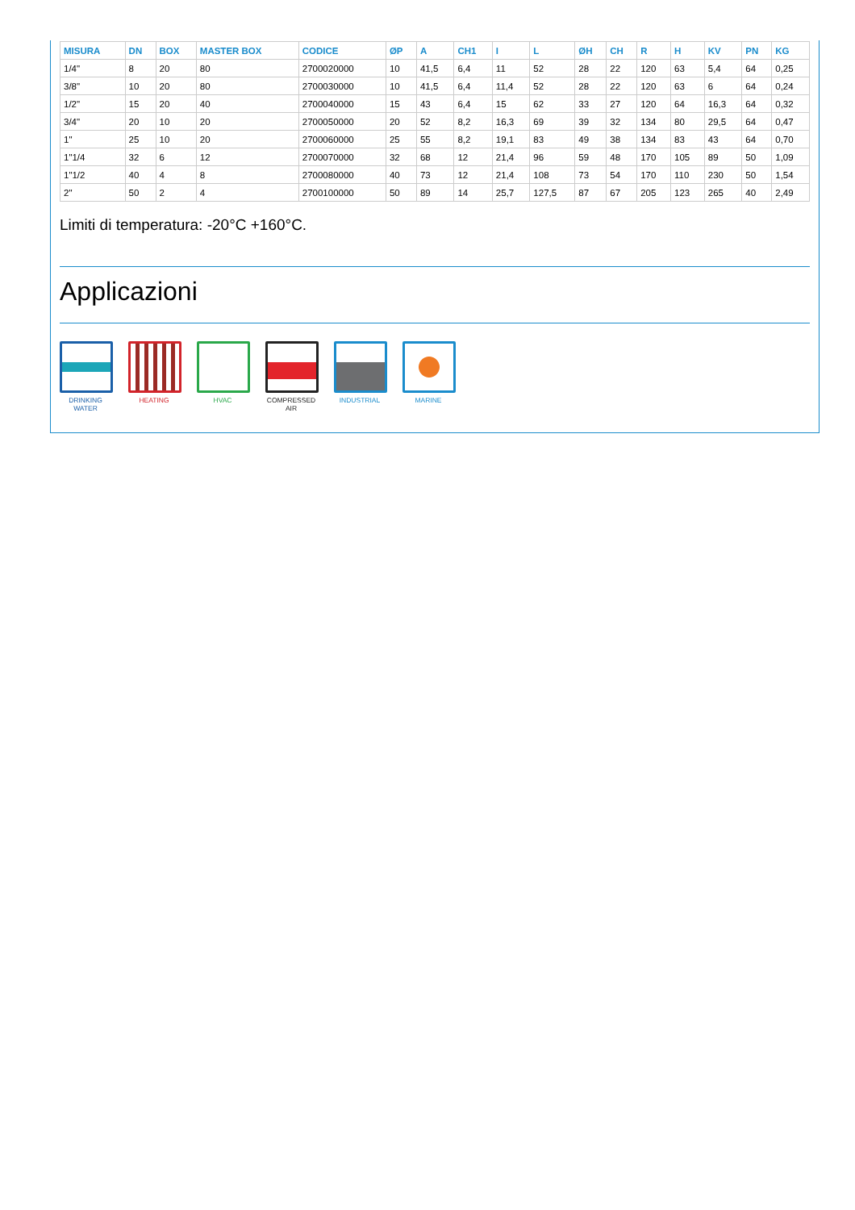| MISURA | DN | BOX | MASTER BOX | CODICE | ØP | A | CH1 | I | L | ØH | CH | R | H | KV | PN | KG |
| --- | --- | --- | --- | --- | --- | --- | --- | --- | --- | --- | --- | --- | --- | --- | --- | --- |
| 1/4" | 8 | 20 | 80 | 2700020000 | 10 | 41,5 | 6,4 | 11 | 52 | 28 | 22 | 120 | 63 | 5,4 | 64 | 0,25 |
| 3/8" | 10 | 20 | 80 | 2700030000 | 10 | 41,5 | 6,4 | 11,4 | 52 | 28 | 22 | 120 | 63 | 6 | 64 | 0,24 |
| 1/2" | 15 | 20 | 40 | 2700040000 | 15 | 43 | 6,4 | 15 | 62 | 33 | 27 | 120 | 64 | 16,3 | 64 | 0,32 |
| 3/4" | 20 | 10 | 20 | 2700050000 | 20 | 52 | 8,2 | 16,3 | 69 | 39 | 32 | 134 | 80 | 29,5 | 64 | 0,47 |
| 1" | 25 | 10 | 20 | 2700060000 | 25 | 55 | 8,2 | 19,1 | 83 | 49 | 38 | 134 | 83 | 43 | 64 | 0,70 |
| 1"1/4 | 32 | 6 | 12 | 2700070000 | 32 | 68 | 12 | 21,4 | 96 | 59 | 48 | 170 | 105 | 89 | 50 | 1,09 |
| 1"1/2 | 40 | 4 | 8 | 2700080000 | 40 | 73 | 12 | 21,4 | 108 | 73 | 54 | 170 | 110 | 230 | 50 | 1,54 |
| 2" | 50 | 2 | 4 | 2700100000 | 50 | 89 | 14 | 25,7 | 127,5 | 87 | 67 | 205 | 123 | 265 | 40 | 2,49 |
Limiti di temperatura: -20°C +160°C.
Applicazioni
DRINKING
WATER
HEATING HVAC COMPRESSED
AIR
INDUSTRIAL MARINE